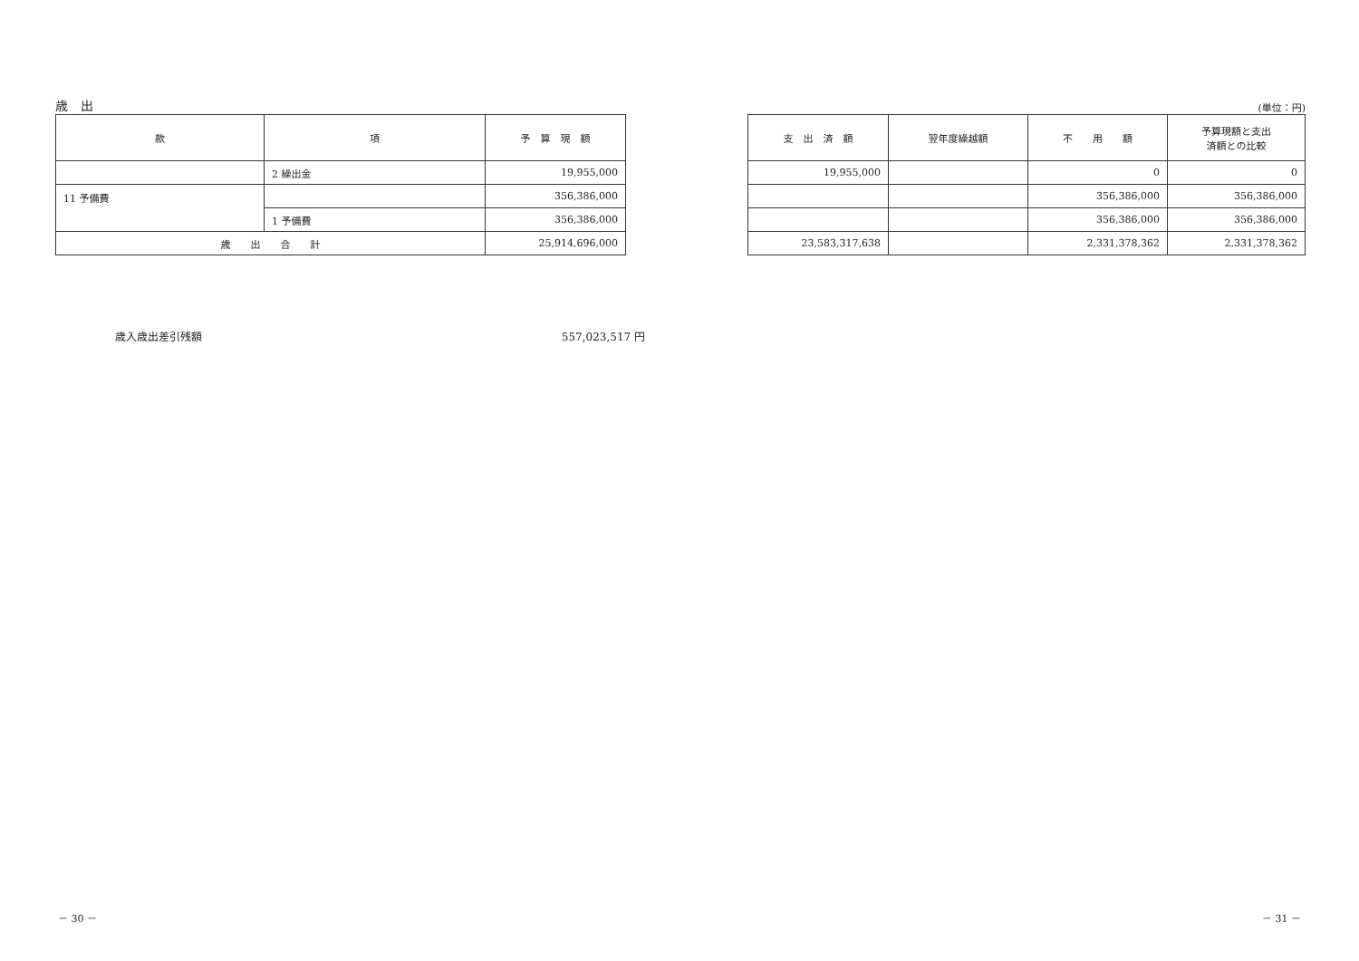歳　出
| 款 | 項 | 予 算 現 額 |
| --- | --- | --- |
| | 2 繰出金 | 19,955,000 |
| 11 予備費 | | 356,386,000 |
| | 1 予備費 | 356,386,000 |
| 歳 出 合 計 | | 25,914,696,000 |
歳入歳出差引残額 557,023,517 円
(単位：円)
| 支 出 済 額 | 翌年度繰越額 | 不 用 額 | 予算現額と支出 済額との比較 |
| --- | --- | --- | --- |
| 19,955,000 | | 0 | 0 |
| | | 356,386,000 | 356,386,000 |
| | | 356,386,000 | 356,386,000 |
| 23,583,317,638 | | 2,331,378,362 | 2,331,378,362 |
－ 30 － － 31 －